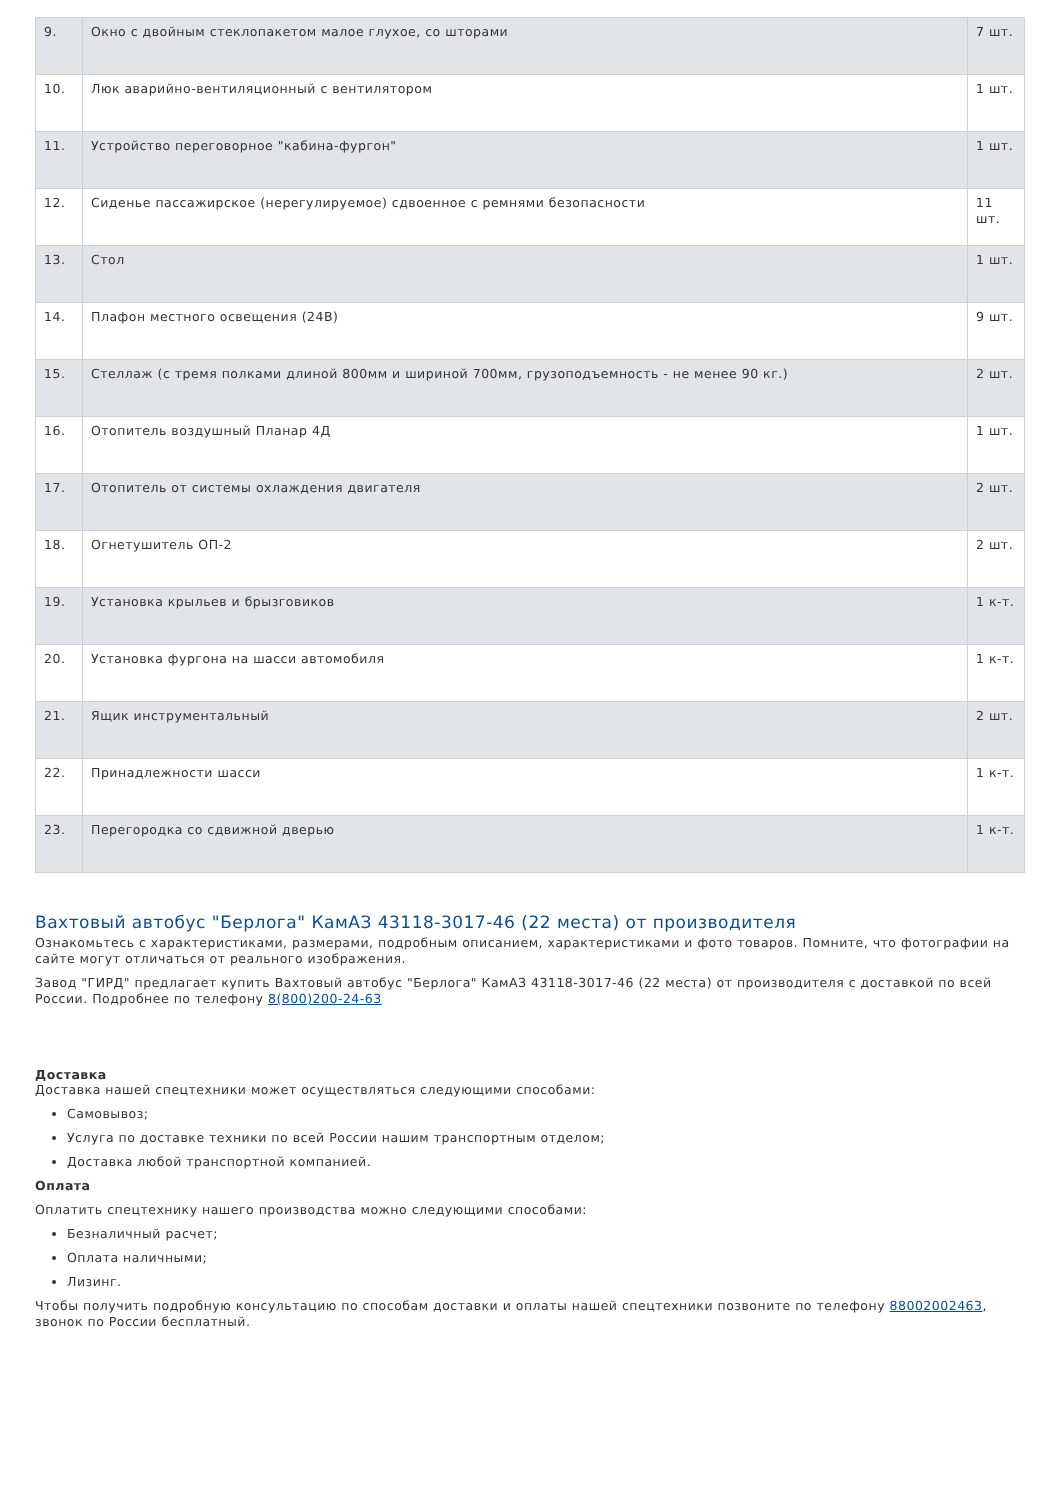| 9. | Окно с двойным стеклопакетом малое глухое, со шторами | 7 шт. |
| 10. | Люк аварийно-вентиляционный с вентилятором | 1 шт. |
| 11. | Устройство переговорное "кабина-фургон" | 1 шт. |
| 12. | Сиденье пассажирское (нерегулируемое) сдвоенное с ремнями безопасности | 11 шт. |
| 13. | Стол | 1 шт. |
| 14. | Плафон местного освещения (24В) | 9 шт. |
| 15. | Стеллаж (с тремя полками длиной 800мм и шириной 700мм, грузоподъемность - не менее 90 кг.) | 2 шт. |
| 16. | Отопитель воздушный Планар 4Д | 1 шт. |
| 17. | Отопитель от системы охлаждения двигателя | 2 шт. |
| 18. | Огнетушитель ОП-2 | 2 шт. |
| 19. | Установка крыльев и брызговиков | 1 к-т. |
| 20. | Установка фургона на шасси автомобиля | 1 к-т. |
| 21. | Ящик инструментальный | 2 шт. |
| 22. | Принадлежности шасси | 1 к-т. |
| 23. | Перегородка со сдвижной дверью | 1 к-т. |
Вахтовый автобус "Берлога" КамАЗ 43118-3017-46 (22 места) от производителя
Ознакомьтесь с характеристиками, размерами, подробным описанием, характеристиками и фото товаров. Помните, что фотографии на сайте могут отличаться от реального изображения.
Завод "ГИРД" предлагает купить Вахтовый автобус "Берлога" КамАЗ 43118-3017-46 (22 места) от производителя с доставкой по всей России. Подробнее по телефону 8(800)200-24-63
Доставка
Доставка нашей спецтехники может осуществляться следующими способами:
Самовывоз;
Услуга по доставке техники по всей России нашим транспортным отделом;
Доставка любой транспортной компанией.
Оплата
Оплатить спецтехнику нашего производства можно следующими способами:
Безналичный расчет;
Оплата наличными;
Лизинг.
Чтобы получить подробную консультацию по способам доставки и оплаты нашей спецтехники позвоните по телефону 88002002463, звонок по России бесплатный.